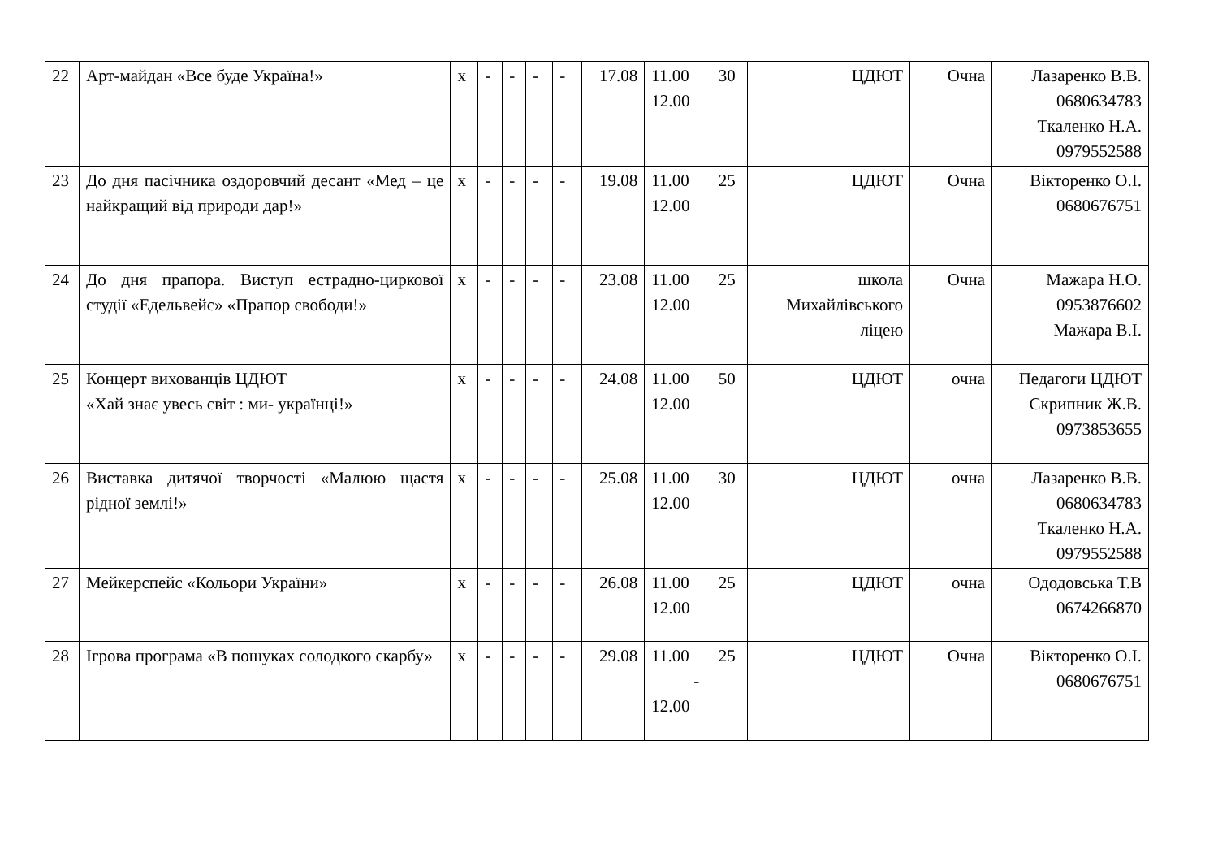| 22 | Арт-майдан «Все буде Україна!» | х | - | - | - | - | 17.08 | 11.00 12.00 | 30 | ЦДЮТ | Очна | Лазаренко В.В. 0680634783 Ткаленко Н.А. 0979552588 |
| 23 | До дня пасічника оздоровчий десант «Мед – це найкращий від природи дар!» | х | - | - | - | - | 19.08 | 11.00 12.00 | 25 | ЦДЮТ | Очна | Вікторенко О.І. 0680676751 |
| 24 | До дня прапора. Виступ естрадно-циркової студії «Едельвейс» «Прапор свободи!» | х | - | - | - | - | 23.08 | 11.00 12.00 | 25 | школа Михайлівського ліцею | Очна | Мажара Н.О. 0953876602 Мажара В.І. |
| 25 | Концерт вихованців ЦДЮТ «Хай знає увесь світ : ми- українці!» | х | - | - | - | - | 24.08 | 11.00 12.00 | 50 | ЦДЮТ | очна | Педагоги ЦДЮТ Скрипник Ж.В. 0973853655 |
| 26 | Виставка дитячої творчості «Малюю щастя рідної землі!» | х | - | - | - | - | 25.08 | 11.00 12.00 | 30 | ЦДЮТ | очна | Лазаренко В.В. 0680634783 Ткаленко Н.А. 0979552588 |
| 27 | Мейкерспейс «Кольори України» | х | - | - | - | - | 26.08 | 11.00 12.00 | 25 | ЦДЮТ | очна | Ододовська Т.В 0674266870 |
| 28 | Ігрова програма «В пошуках солодкого скарбу» | х | - | - | - | - | 29.08 | 11.00 - 12.00 | 25 | ЦДЮТ | Очна | Вікторенко О.І. 0680676751 |